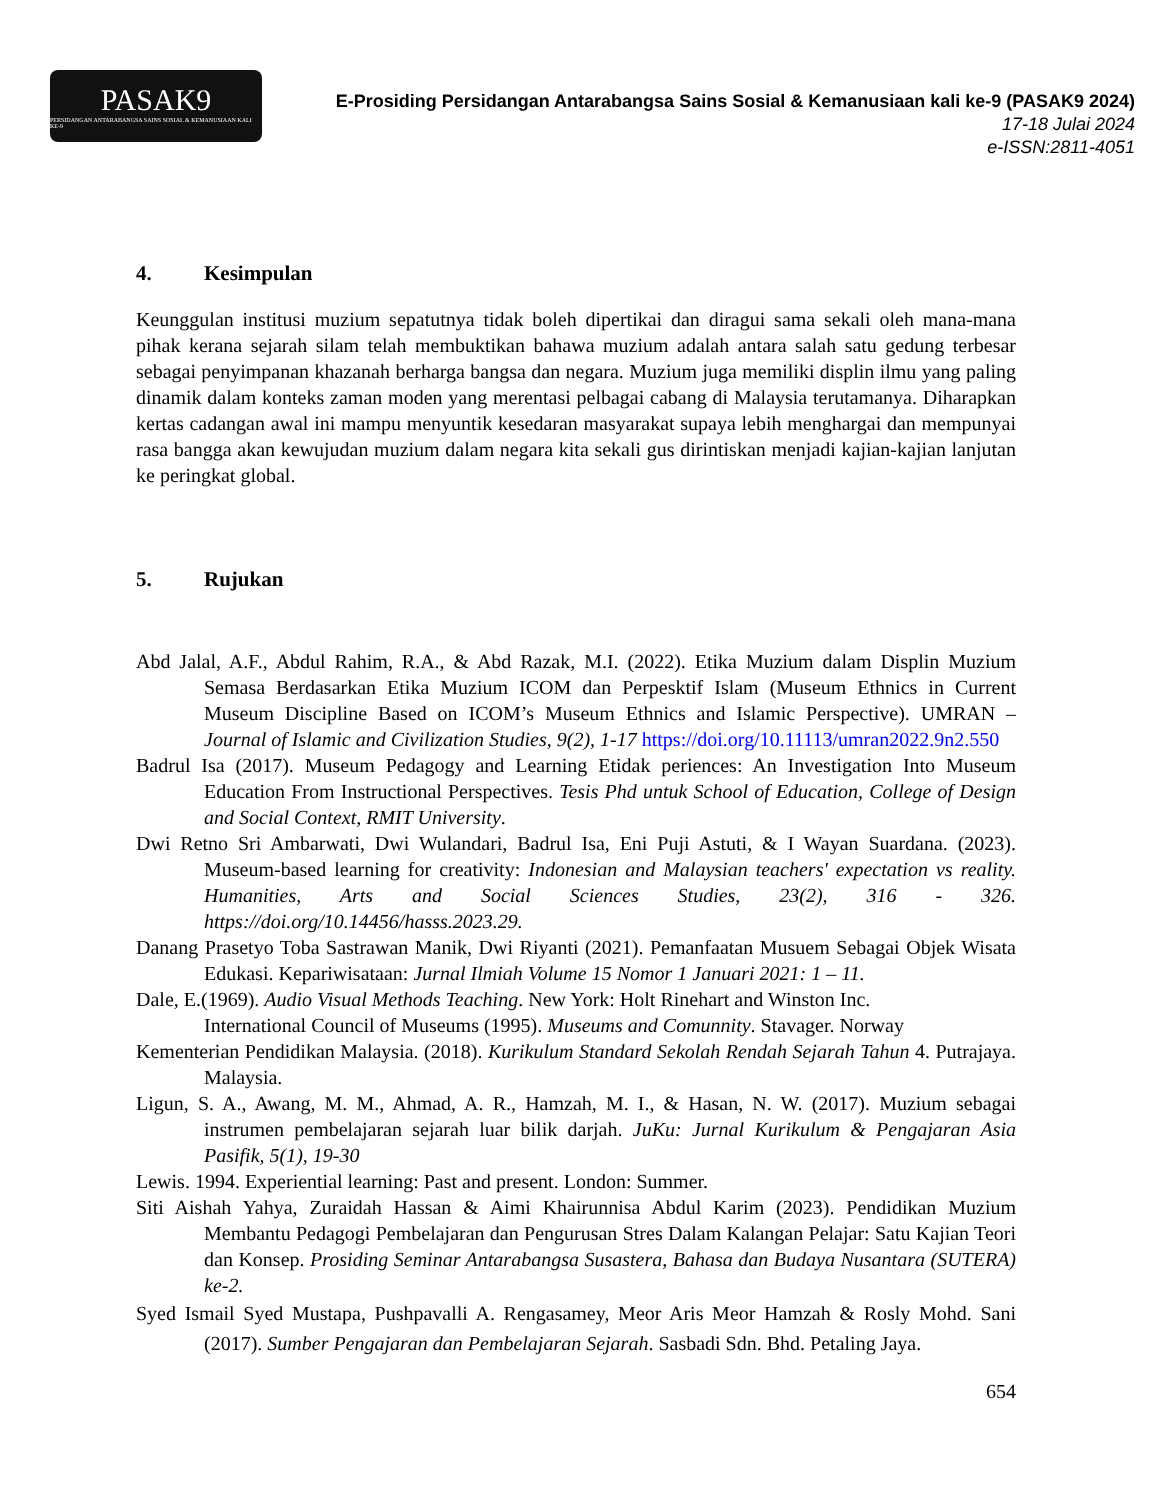PASAK9
PERSIDANGAN ANTARABANGSA SAINS SOSIAL & KEMANUSIAAN KALI KE-9
E-Prosiding Persidangan Antarabangsa Sains Sosial & Kemanusiaan kali ke-9 (PASAK9 2024)
17-18 Julai 2024
e-ISSN:2811-4051
4. Kesimpulan
Keunggulan institusi muzium sepatutnya tidak boleh dipertikai dan diragui sama sekali oleh mana-mana pihak kerana sejarah silam telah membuktikan bahawa muzium adalah antara salah satu gedung terbesar sebagai penyimpanan khazanah berharga bangsa dan negara. Muzium juga memiliki displin ilmu yang paling dinamik dalam konteks zaman moden yang merentasi pelbagai cabang di Malaysia terutamanya. Diharapkan kertas cadangan awal ini mampu menyuntik kesedaran masyarakat supaya lebih menghargai dan mempunyai rasa bangga akan kewujudan muzium dalam negara kita sekali gus dirintiskan menjadi kajian-kajian lanjutan ke peringkat global.
5. Rujukan
Abd Jalal, A.F., Abdul Rahim, R.A., & Abd Razak, M.I. (2022). Etika Muzium dalam Displin Muzium Semasa Berdasarkan Etika Muzium ICOM dan Perpesktif Islam (Museum Ethnics in Current Museum Discipline Based on ICOM’s Museum Ethnics and Islamic Perspective). UMRAN – Journal of Islamic and Civilization Studies, 9(2), 1-17 https://doi.org/10.11113/umran2022.9n2.550
Badrul Isa (2017). Museum Pedagogy and Learning Etidak periences: An Investigation Into Museum Education From Instructional Perspectives. Tesis Phd untuk School of Education, College of Design and Social Context, RMIT University.
Dwi Retno Sri Ambarwati, Dwi Wulandari, Badrul Isa, Eni Puji Astuti, & I Wayan Suardana. (2023). Museum-based learning for creativity: Indonesian and Malaysian teachers' expectation vs reality. Humanities, Arts and Social Sciences Studies, 23(2), 316 - 326. https://doi.org/10.14456/hasss.2023.29.
Danang Prasetyo Toba Sastrawan Manik, Dwi Riyanti (2021). Pemanfaatan Musuem Sebagai Objek Wisata Edukasi. Kepariwisataan: Jurnal Ilmiah Volume 15 Nomor 1 Januari 2021: 1 – 11.
Dale, E.(1969). Audio Visual Methods Teaching. New York: Holt Rinehart and Winston Inc.
International Council of Museums (1995). Museums and Comunnity. Stavager. Norway
Kementerian Pendidikan Malaysia. (2018). Kurikulum Standard Sekolah Rendah Sejarah Tahun 4. Putrajaya. Malaysia.
Ligun, S. A., Awang, M. M., Ahmad, A. R., Hamzah, M. I., & Hasan, N. W. (2017). Muzium sebagai instrumen pembelajaran sejarah luar bilik darjah. JuKu: Jurnal Kurikulum & Pengajaran Asia Pasifik, 5(1), 19-30
Lewis. 1994. Experiential learning: Past and present. London: Summer.
Siti Aishah Yahya, Zuraidah Hassan & Aimi Khairunnisa Abdul Karim (2023). Pendidikan Muzium Membantu Pedagogi Pembelajaran dan Pengurusan Stres Dalam Kalangan Pelajar: Satu Kajian Teori dan Konsep. Prosiding Seminar Antarabangsa Susastera, Bahasa dan Budaya Nusantara (SUTERA) ke-2.
Syed Ismail Syed Mustapa, Pushpavalli A. Rengasamey, Meor Aris Meor Hamzah & Rosly Mohd. Sani (2017). Sumber Pengajaran dan Pembelajaran Sejarah. Sasbadi Sdn. Bhd. Petaling Jaya.
654